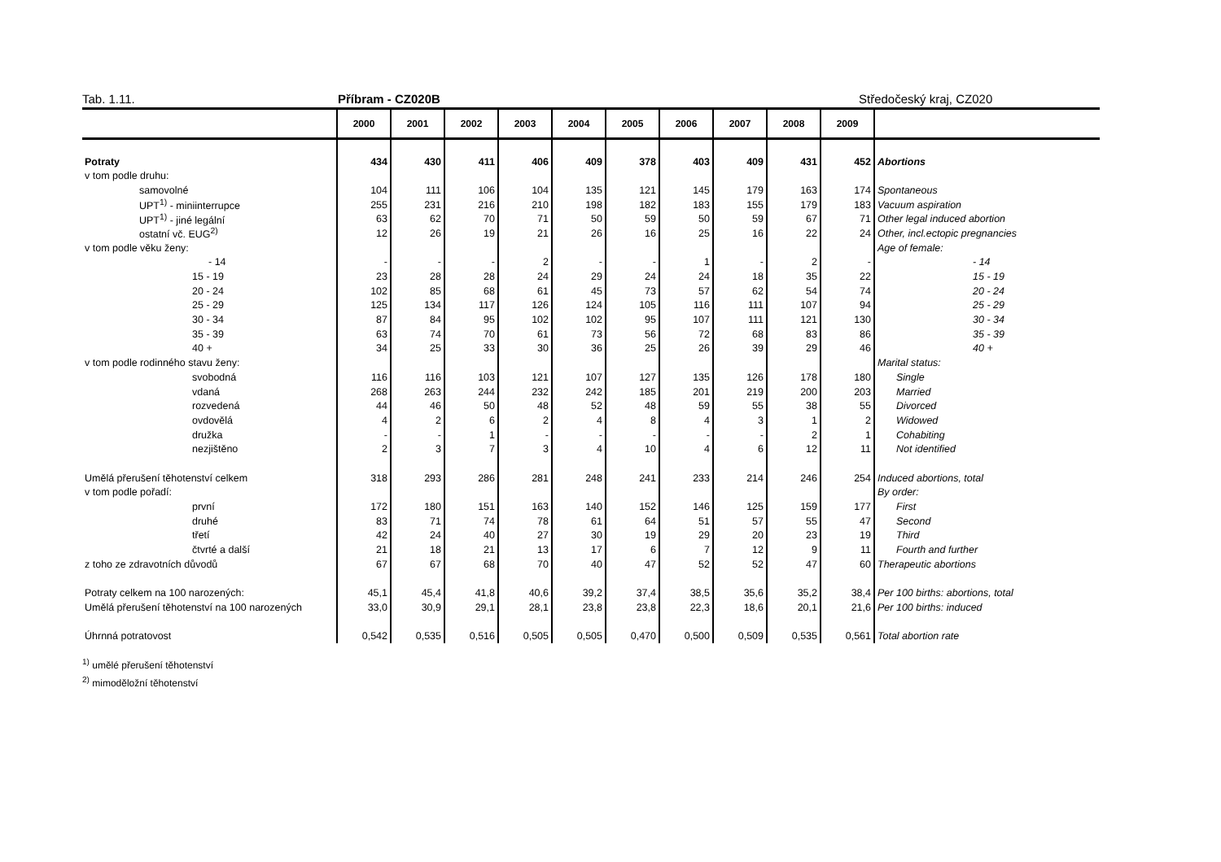Tab. 1.11. Příbram - CZ020B Středočeský kraj, CZ020
| | 2000 | 2001 | 2002 | 2003 | 2004 | 2005 | 2006 | 2007 | 2008 | 2009 | |
| --- | --- | --- | --- | --- | --- | --- | --- | --- | --- | --- | --- |
| Potraty | 434 | 430 | 411 | 406 | 409 | 378 | 403 | 409 | 431 | 452 | Abortions |
| v tom podle druhu: | | | | | | | | | | | |
| samovolné | 104 | 111 | 106 | 104 | 135 | 121 | 145 | 179 | 163 | 174 | Spontaneous |
| UPT<sup>1)</sup> - miniinterrupce | 255 | 231 | 216 | 210 | 198 | 182 | 183 | 155 | 179 | 183 | Vacuum aspiration |
| UPT<sup>1)</sup> - jiné legální | 63 | 62 | 70 | 71 | 50 | 59 | 50 | 59 | 67 | 71 | Other legal induced abortion |
| ostatní vč. EUG<sup>2)</sup> | 12 | 26 | 19 | 21 | 26 | 16 | 25 | 16 | 22 | 24 | Other, incl.ectopic pregnancies |
| v tom podle věku ženy: | | | | | | | | | | | Age of female: |
| - 14 | - | - | - | 2 | - | - | 1 | - | 2 | - | - 14 |
| 15 - 19 | 23 | 28 | 28 | 24 | 29 | 24 | 24 | 18 | 35 | 22 | 15 - 19 |
| 20 - 24 | 102 | 85 | 68 | 61 | 45 | 73 | 57 | 62 | 54 | 74 | 20 - 24 |
| 25 - 29 | 125 | 134 | 117 | 126 | 124 | 105 | 116 | 111 | 107 | 94 | 25 - 29 |
| 30 - 34 | 87 | 84 | 95 | 102 | 102 | 95 | 107 | 111 | 121 | 130 | 30 - 34 |
| 35 - 39 | 63 | 74 | 70 | 61 | 73 | 56 | 72 | 68 | 83 | 86 | 35 - 39 |
| 40 + | 34 | 25 | 33 | 30 | 36 | 25 | 26 | 39 | 29 | 46 | 40 + |
| v tom podle rodinného stavu ženy: | | | | | | | | | | | Marital status: |
| svobodná | 116 | 116 | 103 | 121 | 107 | 127 | 135 | 126 | 178 | 180 | Single |
| vdaná | 268 | 263 | 244 | 232 | 242 | 185 | 201 | 219 | 200 | 203 | Married |
| rozvedená | 44 | 46 | 50 | 48 | 52 | 48 | 59 | 55 | 38 | 55 | Divorced |
| ovdovělá | 4 | 2 | 6 | 2 | 4 | 8 | 4 | 3 | 1 | 2 | Widowed |
| družka | - | - | 1 | - | - | - | - | - | 2 | 1 | Cohabiting |
| nezjištěno | 2 | 3 | 7 | 3 | 4 | 10 | 4 | 6 | 12 | 11 | Not identified |
| Umělá přerušení těhotenství celkem | 318 | 293 | 286 | 281 | 248 | 241 | 233 | 214 | 246 | 254 | Induced abortions, total |
| v tom podle pořadí: | | | | | | | | | | | By order: |
| první | 172 | 180 | 151 | 163 | 140 | 152 | 146 | 125 | 159 | 177 | First |
| druhé | 83 | 71 | 74 | 78 | 61 | 64 | 51 | 57 | 55 | 47 | Second |
| třetí | 42 | 24 | 40 | 27 | 30 | 19 | 29 | 20 | 23 | 19 | Third |
| čtvrté a další | 21 | 18 | 21 | 13 | 17 | 6 | 7 | 12 | 9 | 11 | Fourth and further |
| z toho ze zdravotních důvodů | 67 | 67 | 68 | 70 | 40 | 47 | 52 | 52 | 47 | 60 | Therapeutic abortions |
| Potraty celkem na 100 narozených: | 45,1 | 45,4 | 41,8 | 40,6 | 39,2 | 37,4 | 38,5 | 35,6 | 35,2 | 38,4 | Per 100 births: abortions, total |
| Umělá přerušení těhotenství na 100 narozených | 33,0 | 30,9 | 29,1 | 28,1 | 23,8 | 23,8 | 22,3 | 18,6 | 20,1 | 21,6 | Per 100 births: induced |
| Úhrnná potratovost | 0,542 | 0,535 | 0,516 | 0,505 | 0,505 | 0,470 | 0,500 | 0,509 | 0,535 | 0,561 | Total abortion rate |
<sup>1)</sup> umělé přerušení těhotenství
<sup>2)</sup> mimoděložní těhotenství